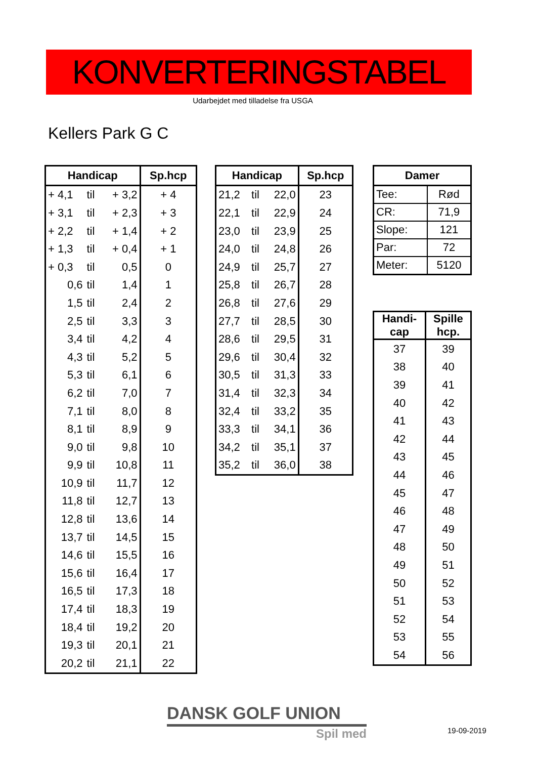KONVERTERINGSTABEL
Udarbejdet med tilladelse fra USGA
Kellers Park G C
| Handicap | | | Sp.hcp |
| --- | --- | --- | --- |
| + 4,1 | til | + 3,2 | + 4 |
| + 3,1 | til | + 2,3 | + 3 |
| + 2,2 | til | + 1,4 | + 2 |
| + 1,3 | til | + 0,4 | + 1 |
| + 0,3 | til | 0,5 | 0 |
| 0,6 | til | 1,4 | 1 |
| 1,5 | til | 2,4 | 2 |
| 2,5 | til | 3,3 | 3 |
| 3,4 | til | 4,2 | 4 |
| 4,3 | til | 5,2 | 5 |
| 5,3 | til | 6,1 | 6 |
| 6,2 | til | 7,0 | 7 |
| 7,1 | til | 8,0 | 8 |
| 8,1 | til | 8,9 | 9 |
| 9,0 | til | 9,8 | 10 |
| 9,9 | til | 10,8 | 11 |
| 10,9 | til | 11,7 | 12 |
| 11,8 | til | 12,7 | 13 |
| 12,8 | til | 13,6 | 14 |
| 13,7 | til | 14,5 | 15 |
| 14,6 | til | 15,5 | 16 |
| 15,6 | til | 16,4 | 17 |
| 16,5 | til | 17,3 | 18 |
| 17,4 | til | 18,3 | 19 |
| 18,4 | til | 19,2 | 20 |
| 19,3 | til | 20,1 | 21 |
| 20,2 | til | 21,1 | 22 |
| Handicap | | | Sp.hcp |
| --- | --- | --- | --- |
| 21,2 | til | 22,0 | 23 |
| 22,1 | til | 22,9 | 24 |
| 23,0 | til | 23,9 | 25 |
| 24,0 | til | 24,8 | 26 |
| 24,9 | til | 25,7 | 27 |
| 25,8 | til | 26,7 | 28 |
| 26,8 | til | 27,6 | 29 |
| 27,7 | til | 28,5 | 30 |
| 28,6 | til | 29,5 | 31 |
| 29,6 | til | 30,4 | 32 |
| 30,5 | til | 31,3 | 33 |
| 31,4 | til | 32,3 | 34 |
| 32,4 | til | 33,2 | 35 |
| 33,3 | til | 34,1 | 36 |
| 34,2 | til | 35,1 | 37 |
| 35,2 | til | 36,0 | 38 |
| Damer | |
| --- | --- |
| Tee: | Rød |
| CR: | 71,9 |
| Slope: | 121 |
| Par: | 72 |
| Meter: | 5120 |
| Handi- cap | Spille hcp. |
| --- | --- |
| 37 | 39 |
| 38 | 40 |
| 39 | 41 |
| 40 | 42 |
| 41 | 43 |
| 42 | 44 |
| 43 | 45 |
| 44 | 46 |
| 45 | 47 |
| 46 | 48 |
| 47 | 49 |
| 48 | 50 |
| 49 | 51 |
| 50 | 52 |
| 51 | 53 |
| 52 | 54 |
| 53 | 55 |
| 54 | 56 |
DANSK GOLF UNION
Spil med
19-09-2019